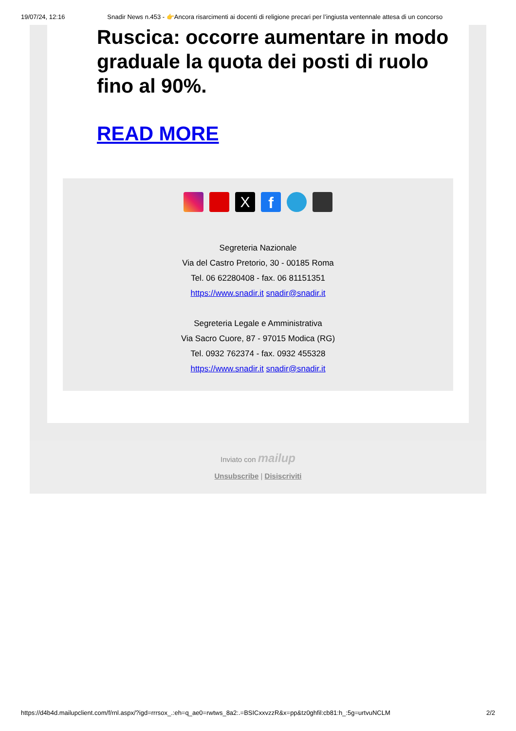19/07/24, 12:16 Snadir News n.453 - 👉Ancora risarcimenti ai docenti di religione precari per l’ingiusta ventennale attesa di un concorso
Ruscica: occorre aumentare in modo graduale la quota dei posti di ruolo fino al 90%.
READ MORE
X
f
Segreteria Nazionale
Via del Castro Pretorio, 30 - 00185 Roma
Tel. 06 62280408 - fax. 06 81151351
https://www.snadir.it snadir@snadir.it
Segreteria Legale e Amministrativa
Via Sacro Cuore, 87 - 97015 Modica (RG)
Tel. 0932 762374 - fax. 0932 455328
https://www.snadir.it snadir@snadir.it
Inviato con mailup
Unsubscribe | Disiscriviti
https://d4b4d.mailupclient.com/f/rnl.aspx/?igd=rrrsox_.:eh=q_ae0=rwtws_8a2:.=BSICxxvzzR&x=pp&tz0ghfil:cb81:h_:5g=urtvuNCLM 2/2